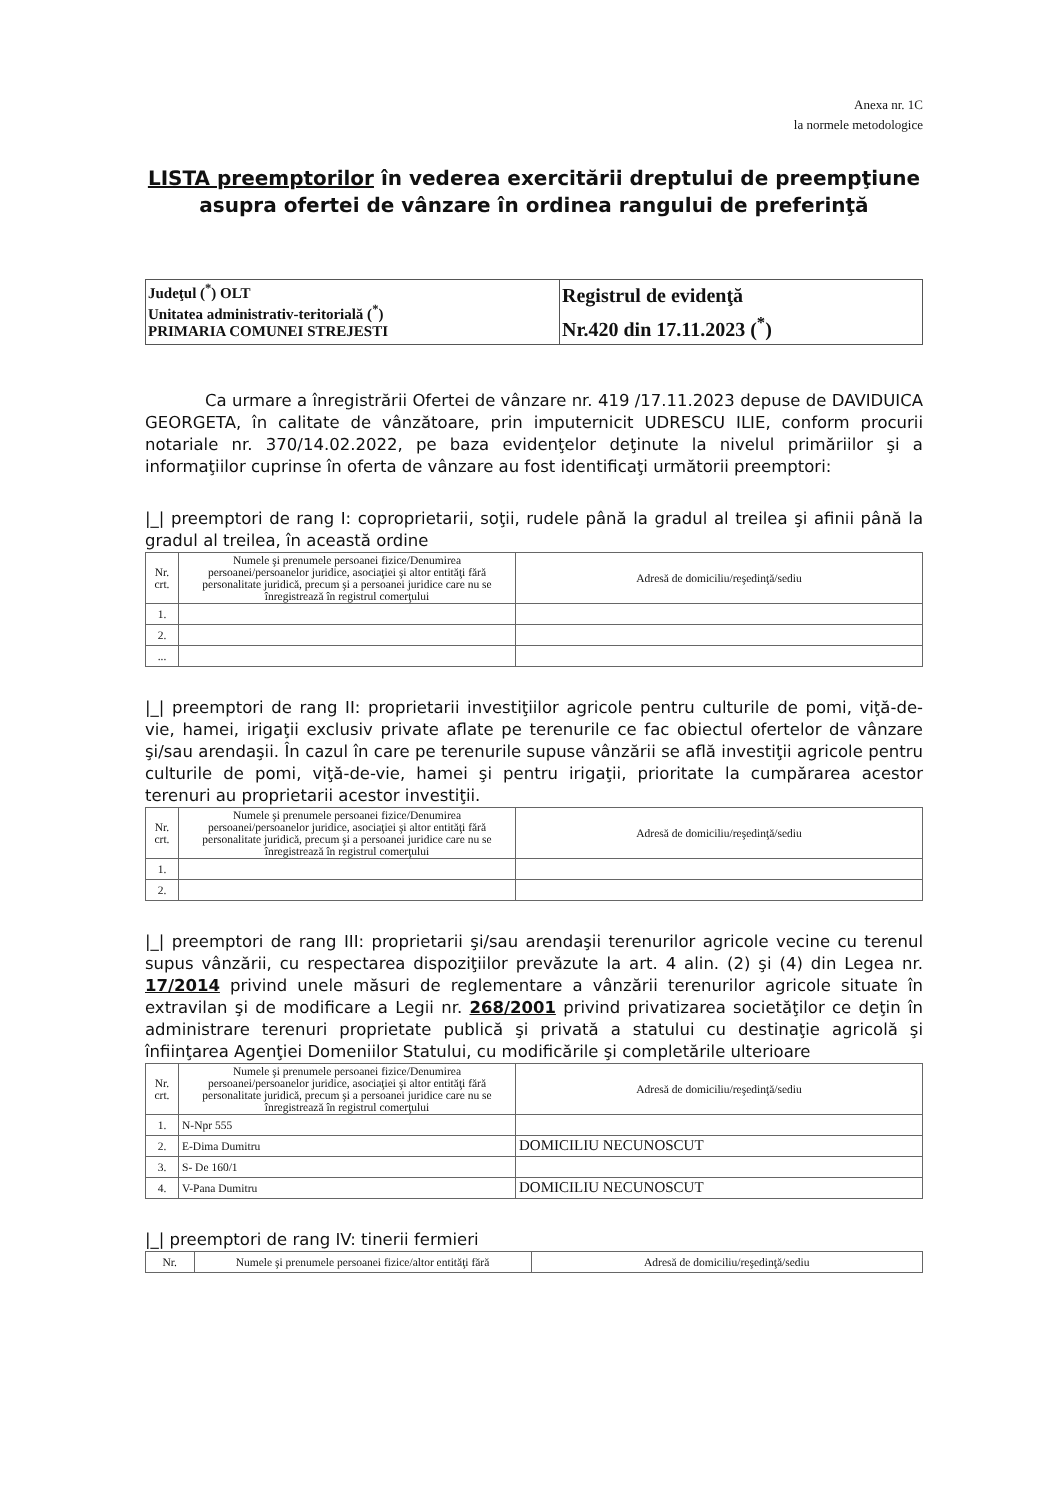Anexa nr. 1C
la normele metodologice
LISTA preemptorilor în vederea exercitării dreptului de preempţiune asupra ofertei de vânzare în ordinea rangului de preferinţă
| Judeţul (<sup>*</sup>) OLT Unitatea administrativ-teritorială (<sup>*</sup>) PRIMARIA COMUNEI STREJESTI | Registrul de evidenţă Nr.420 din 17.11.2023 (<sup>*</sup>) |
Ca urmare a înregistrării Ofertei de vânzare nr. 419 /17.11.2023 depuse de DAVIDUICA GEORGETA, în calitate de vânzătoare, prin imputernicit UDRESCU ILIE, conform procurii notariale nr. 370/14.02.2022, pe baza evidenţelor deţinute la nivelul primăriilor şi a informaţiilor cuprinse în oferta de vânzare au fost identificaţi următorii preemptori:
|_| preemptori de rang I: coproprietarii, soţii, rudele până la gradul al treilea şi afinii până la gradul al treilea, în această ordine
| Nr. crt. | Numele şi prenumele persoanei fizice/Denumirea persoanei/persoanelor juridice, asociaţiei şi altor entităţi fără personalitate juridică, precum şi a persoanei juridice care nu se înregistrează în registrul comerţului | Adresă de domiciliu/reşedinţă/sediu |
| --- | --- | --- |
| 1. | | |
| 2. | | |
| ... | | |
|_| preemptori de rang II: proprietarii investiţiilor agricole pentru culturile de pomi, viţă-de-vie, hamei, irigaţii exclusiv private aflate pe terenurile ce fac obiectul ofertelor de vânzare şi/sau arendaşii. În cazul în care pe terenurile supuse vânzării se află investiţii agricole pentru culturile de pomi, viţă-de-vie, hamei şi pentru irigaţii, prioritate la cumpărarea acestor terenuri au proprietarii acestor investiţii.
| Nr. crt. | Numele şi prenumele persoanei fizice/Denumirea persoanei/persoanelor juridice, asociaţiei şi altor entităţi fără personalitate juridică, precum şi a persoanei juridice care nu se înregistrează în registrul comerţului | Adresă de domiciliu/reşedinţă/sediu |
| --- | --- | --- |
| 1. | | |
| 2. | | |
|_| preemptori de rang III: proprietarii şi/sau arendaşii terenurilor agricole vecine cu terenul supus vânzării, cu respectarea dispoziţiilor prevăzute la art. 4 alin. (2) şi (4) din Legea nr. 17/2014 privind unele măsuri de reglementare a vânzării terenurilor agricole situate în extravilan şi de modificare a Legii nr. 268/2001 privind privatizarea societăţilor ce deţin în administrare terenuri proprietate publică şi privată a statului cu destinaţie agricolă şi înfiinţarea Agenţiei Domeniilor Statului, cu modificările şi completările ulterioare
| Nr. crt. | Numele şi prenumele persoanei fizice/Denumirea persoanei/persoanelor juridice, asociaţiei şi altor entităţi fără personalitate juridică, precum şi a persoanei juridice care nu se înregistrează în registrul comerţului | Adresă de domiciliu/reşedinţă/sediu |
| --- | --- | --- |
| 1. | N-Npr 555 | |
| 2. | E-Dima Dumitru | DOMICILIU NECUNOSCUT |
| 3. | S- De 160/1 | |
| 4. | V-Pana Dumitru | DOMICILIU NECUNOSCUT |
|_| preemptori de rang IV: tinerii fermieri
| Nr. | Numele şi prenumele persoanei fizice/altor entităţi fără | Adresă de domiciliu/reşedinţă/sediu |
| --- | --- | --- |